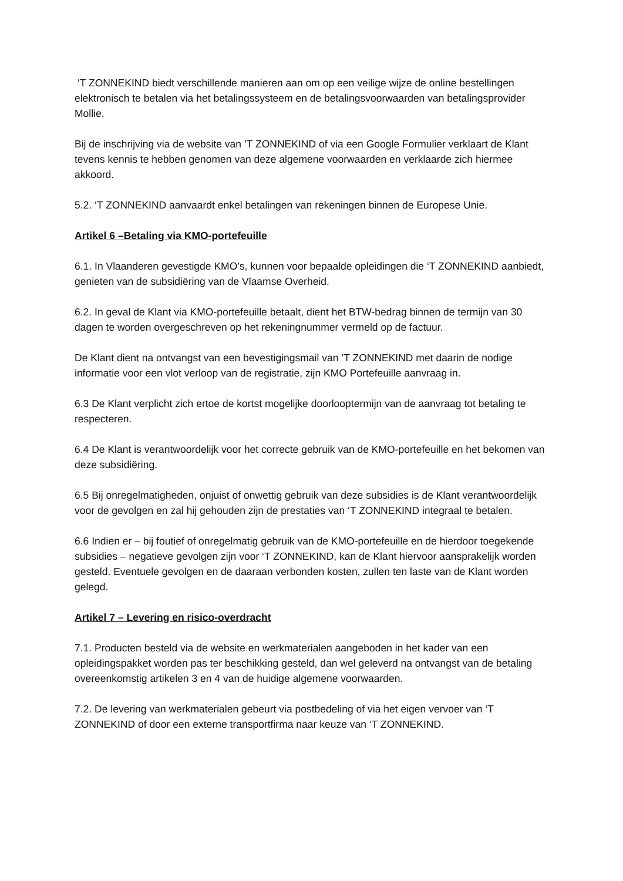‘T ZONNEKIND biedt verschillende manieren aan om op een veilige wijze de online bestellingen elektronisch te betalen via het betalingssysteem en de betalingsvoorwaarden van betalingsprovider Mollie.
Bij de inschrijving via de website van ’T ZONNEKIND of via een Google Formulier verklaart de Klant tevens kennis te hebben genomen van deze algemene voorwaarden en verklaarde zich hiermee akkoord.
5.2. ‘T ZONNEKIND aanvaardt enkel betalingen van rekeningen binnen de Europese Unie.
Artikel 6 –Betaling via KMO-portefeuille
6.1. In Vlaanderen gevestigde KMO’s, kunnen voor bepaalde opleidingen die ‘T ZONNEKIND aanbiedt, genieten van de subsidiëring van de Vlaamse Overheid.
6.2. In geval de Klant via KMO-portefeuille betaalt, dient het BTW-bedrag binnen de termijn van 30 dagen te worden overgeschreven op het rekeningnummer vermeld op de factuur.
De Klant dient na ontvangst van een bevestigingsmail van ’T ZONNEKIND met daarin de nodige informatie voor een vlot verloop van de registratie, zijn KMO Portefeuille aanvraag in.
6.3 De Klant verplicht zich ertoe de kortst mogelijke doorlooptermijn van de aanvraag tot betaling te respecteren.
6.4 De Klant is verantwoordelijk voor het correcte gebruik van de KMO-portefeuille en het bekomen van deze subsidiëring.
6.5 Bij onregelmatigheden, onjuist of onwettig gebruik van deze subsidies is de Klant verantwoordelijk voor de gevolgen en zal hij gehouden zijn de prestaties van ‘T ZONNEKIND integraal te betalen.
6.6 Indien er – bij foutief of onregelmatig gebruik van de KMO-portefeuille en de hierdoor toegekende subsidies – negatieve gevolgen zijn voor ‘T ZONNEKIND, kan de Klant hiervoor aansprakelijk worden gesteld. Eventuele gevolgen en de daaraan verbonden kosten, zullen ten laste van de Klant worden gelegd.
Artikel 7 – Levering en risico-overdracht
7.1. Producten besteld via de website en werkmaterialen aangeboden in het kader van een opleidingspakket worden pas ter beschikking gesteld, dan wel geleverd na ontvangst van de betaling overeenkomstig artikelen 3 en 4 van de huidige algemene voorwaarden.
7.2. De levering van werkmaterialen gebeurt via postbedeling of via het eigen vervoer van ‘T ZONNEKIND of door een externe transportfirma naar keuze van ‘T ZONNEKIND.